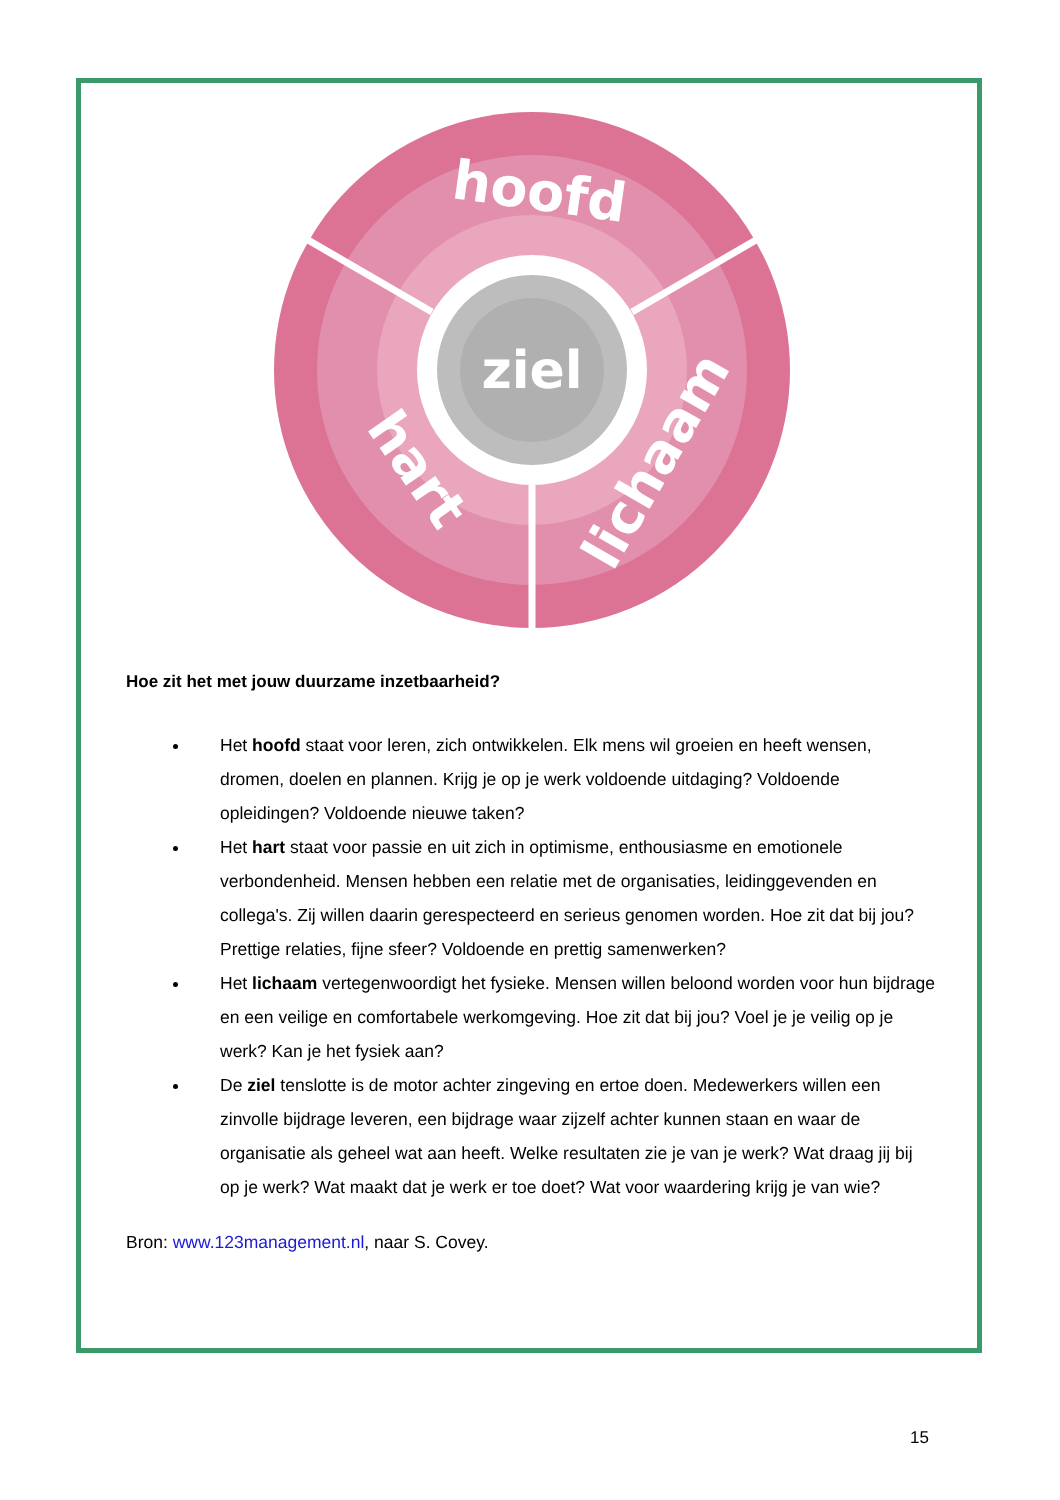ziel
hoofd
hart
lichaam
Hoe zit het met jouw duurzame inzetbaarheid?
Het hoofd staat voor leren, zich ontwikkelen. Elk mens wil groeien en heeft wensen, dromen, doelen en plannen. Krijg je op je werk voldoende uitdaging? Voldoende opleidingen? Voldoende nieuwe taken?
Het hart staat voor passie en uit zich in optimisme, enthousiasme en emotionele verbondenheid. Mensen hebben een relatie met de organisaties, leidinggevenden en collega's. Zij willen daarin gerespecteerd en serieus genomen worden. Hoe zit dat bij jou? Prettige relaties, fijne sfeer? Voldoende en prettig samenwerken?
Het lichaam vertegenwoordigt het fysieke. Mensen willen beloond worden voor hun bijdrage en een veilige en comfortabele werkomgeving. Hoe zit dat bij jou? Voel je je veilig op je werk? Kan je het fysiek aan?
De ziel tenslotte is de motor achter zingeving en ertoe doen. Medewerkers willen een zinvolle bijdrage leveren, een bijdrage waar zijzelf achter kunnen staan en waar de organisatie als geheel wat aan heeft. Welke resultaten zie je van je werk? Wat draag jij bij op je werk? Wat maakt dat je werk er toe doet? Wat voor waardering krijg je van wie?
Bron: www.123management.nl, naar S. Covey.
15